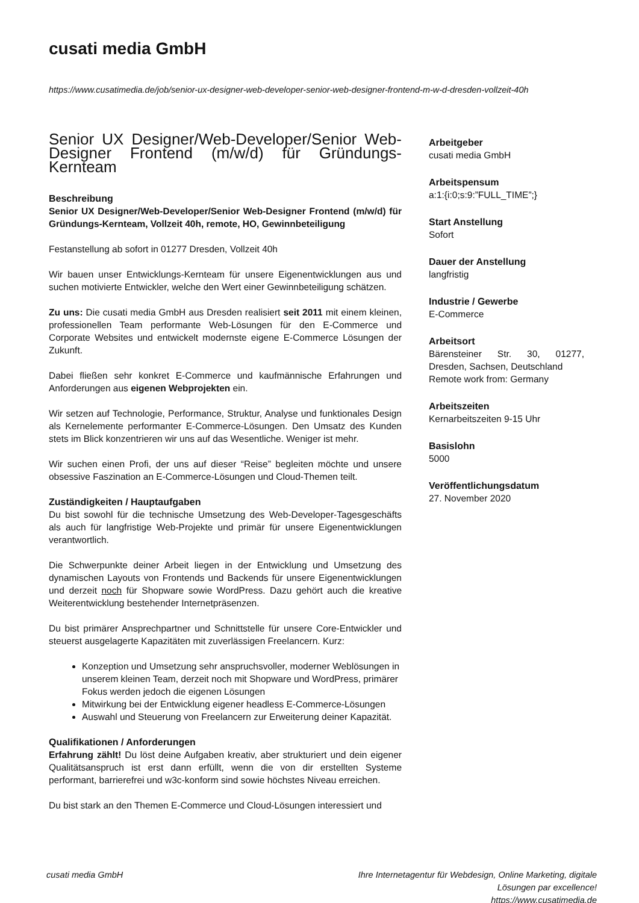cusati media GmbH
https://www.cusatimedia.de/job/senior-ux-designer-web-developer-senior-web-designer-frontend-m-w-d-dresden-vollzeit-40h
Senior UX Designer/Web-Developer/Senior Web-Designer Frontend (m/w/d) für Gründungs-Kernteam
Beschreibung
Senior UX Designer/Web-Developer/Senior Web-Designer Frontend (m/w/d) für Gründungs-Kernteam, Vollzeit 40h, remote, HO, Gewinnbeteiligung
Festanstellung ab sofort in 01277 Dresden, Vollzeit 40h
Wir bauen unser Entwicklungs-Kernteam für unsere Eigenentwicklungen aus und suchen motivierte Entwickler, welche den Wert einer Gewinnbeteiligung schätzen.
Zu uns: Die cusati media GmbH aus Dresden realisiert seit 2011 mit einem kleinen, professionellen Team performante Web-Lösungen für den E-Commerce und Corporate Websites und entwickelt modernste eigene E-Commerce Lösungen der Zukunft.
Dabei fließen sehr konkret E-Commerce und kaufmännische Erfahrungen und Anforderungen aus eigenen Webprojekten ein.
Wir setzen auf Technologie, Performance, Struktur, Analyse und funktionales Design als Kernelemente performanter E-Commerce-Lösungen. Den Umsatz des Kunden stets im Blick konzentrieren wir uns auf das Wesentliche. Weniger ist mehr.
Wir suchen einen Profi, der uns auf dieser “Reise” begleiten möchte und unsere obsessive Faszination an E-Commerce-Lösungen und Cloud-Themen teilt.
Zuständigkeiten / Hauptaufgaben
Du bist sowohl für die technische Umsetzung des Web-Developer-Tagesgeschäfts als auch für langfristige Web-Projekte und primär für unsere Eigenentwicklungen verantwortlich.
Die Schwerpunkte deiner Arbeit liegen in der Entwicklung und Umsetzung des dynamischen Layouts von Frontends und Backends für unsere Eigenentwicklungen und derzeit noch für Shopware sowie WordPress. Dazu gehört auch die kreative Weiterentwicklung bestehender Internetpräsenzen.
Du bist primärer Ansprechpartner und Schnittstelle für unsere Core-Entwickler und steuerst ausgelagerte Kapazitäten mit zuverlässigen Freelancern. Kurz:
Konzeption und Umsetzung sehr anspruchsvoller, moderner Weblösungen in unserem kleinen Team, derzeit noch mit Shopware und WordPress, primärer Fokus werden jedoch die eigenen Lösungen
Mitwirkung bei der Entwicklung eigener headless E-Commerce-Lösungen
Auswahl und Steuerung von Freelancern zur Erweiterung deiner Kapazität.
Qualifikationen / Anforderungen
Erfahrung zählt! Du löst deine Aufgaben kreativ, aber strukturiert und dein eigener Qualitätsanspruch ist erst dann erfüllt, wenn die von dir erstellten Systeme performant, barrierefrei und w3c-konform sind sowie höchstes Niveau erreichen.
Du bist stark an den Themen E-Commerce und Cloud-Lösungen interessiert und
Arbeitgeber
cusati media GmbH
Arbeitspensum
a:1:{i:0;s:9:”FULL_TIME”;}
Start Anstellung
Sofort
Dauer der Anstellung
langfristig
Industrie / Gewerbe
E-Commerce
Arbeitsort
Bärensteiner Str. 30, 01277, Dresden, Sachsen, Deutschland
Remote work from: Germany
Arbeitszeiten
Kernarbeitszeiten 9-15 Uhr
Basislohn
5000
Veröffentlichungsdatum
27. November 2020
cusati media GmbH Ihre Internetagentur für Webdesign, Online Marketing, digitale
Lösungen par excellence!
https://www.cusatimedia.de